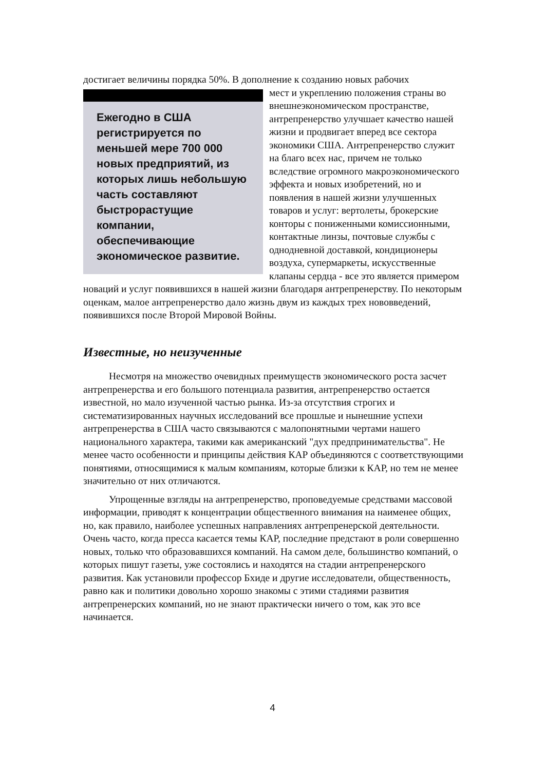достигает величины порядка 50%. В дополнение к созданию новых рабочих
Ежегодно в США регистрируется по меньшей мере 700 000 новых предприятий, из которых лишь небольшую часть составляют быстрорастущие компании, обеспечивающие экономическое развитие.
мест и укреплению положения страны во внешнеэкономическом пространстве, антрепренерство улучшает качество нашей жизни и продвигает вперед все сектора экономики США. Антрепренерство служит на благо всех нас, причем не только вследствие огромного макроэкономического эффекта и новых изобретений, но и появления в нашей жизни улучшенных товаров и услуг: вертолеты, брокерские конторы с пониженными комиссионными, контактные линзы, почтовые службы с однодневной доставкой, кондиционеры воздуха, супермаркеты, искусственные клапаны сердца - все это является примером новаций и услуг появившихся в нашей жизни благодаря антрепренерству. По некоторым оценкам, малое антрепренерство дало жизнь двум из каждых трех нововведений, появившихся после Второй Мировой Войны.
Известные, но неизученные
Несмотря на множество очевидных преимуществ экономического роста засчет антрепренерства и его большого потенциала развития, антрепренерство остается известной, но мало изученной частью рынка. Из-за отсутствия строгих и систематизированных научных исследований все прошлые и нынешние успехи антрепренерства в США часто связываются с малопонятными чертами нашего национального характера, такими как американский "дух предпринимательства". Не менее часто особенности и принципы действия КАР объединяются с соответствующими понятиями, относящимися к малым компаниям, которые близки к КАР, но тем не менее значительно от них отличаются.
Упрощенные взгляды на антрепренерство, проповедуемые средствами массовой информации, приводят к концентрации общественного внимания на наименее общих, но, как правило, наиболее успешных направлениях антрепренерской деятельности. Очень часто, когда пресса касается темы КАР, последние предстают в роли совершенно новых, только что образовавшихся компаний. На самом деле, большинство компаний, о которых пишут газеты, уже состоялись и находятся на стадии антрепренерского развития. Как установили профессор Бхиде и другие исследователи, общественность, равно как и политики довольно хорошо знакомы с этими стадиями развития антрепренерских компаний, но не знают практически ничего о том, как это все начинается.
4